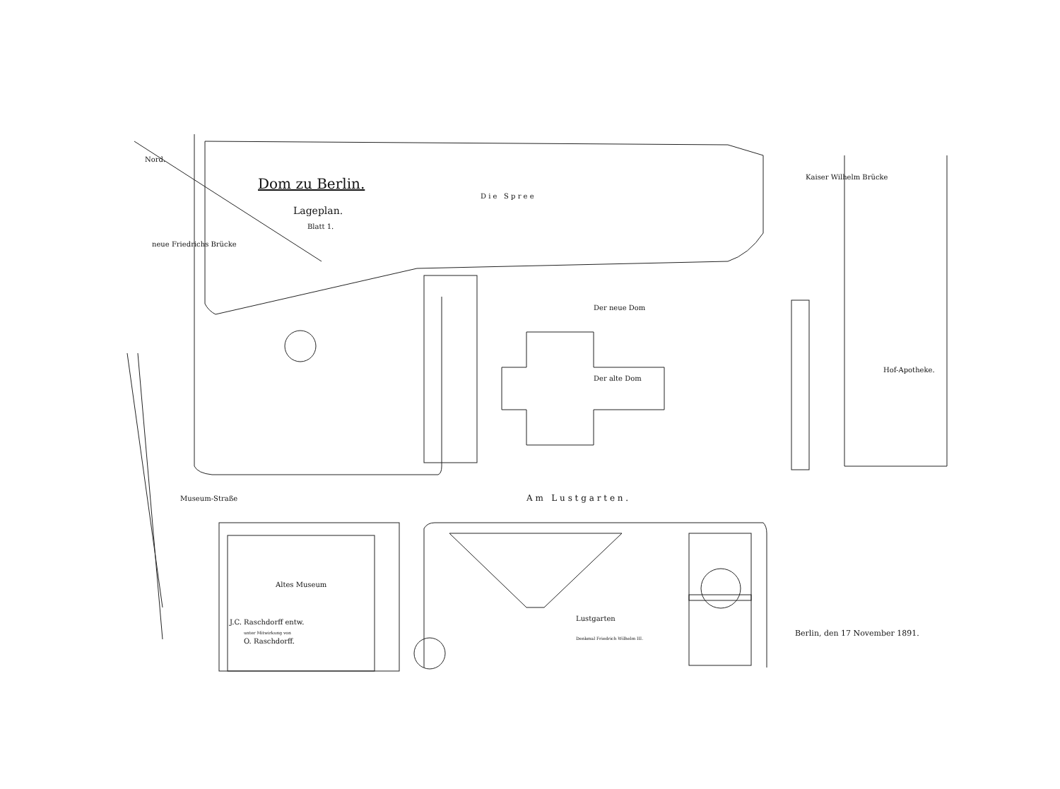Dom zu Berlin.
Lageplan.
Blatt 1.
D i e S p r e e
Nord.
neue Friedrichs Brücke
Kaiser Wilhelm Brücke
Der neue Dom
Der alte Dom
Hof-Apotheke.
A m L u s t g a r t e n .
Museum-Straße
Altes Museum
J.C. Raschdorff entw.
unter Mitwirkung von
O. Raschdorff.
Lustgarten
Denkmal Friedrich Wilhelm III.
Berlin, den 17 November 1891.